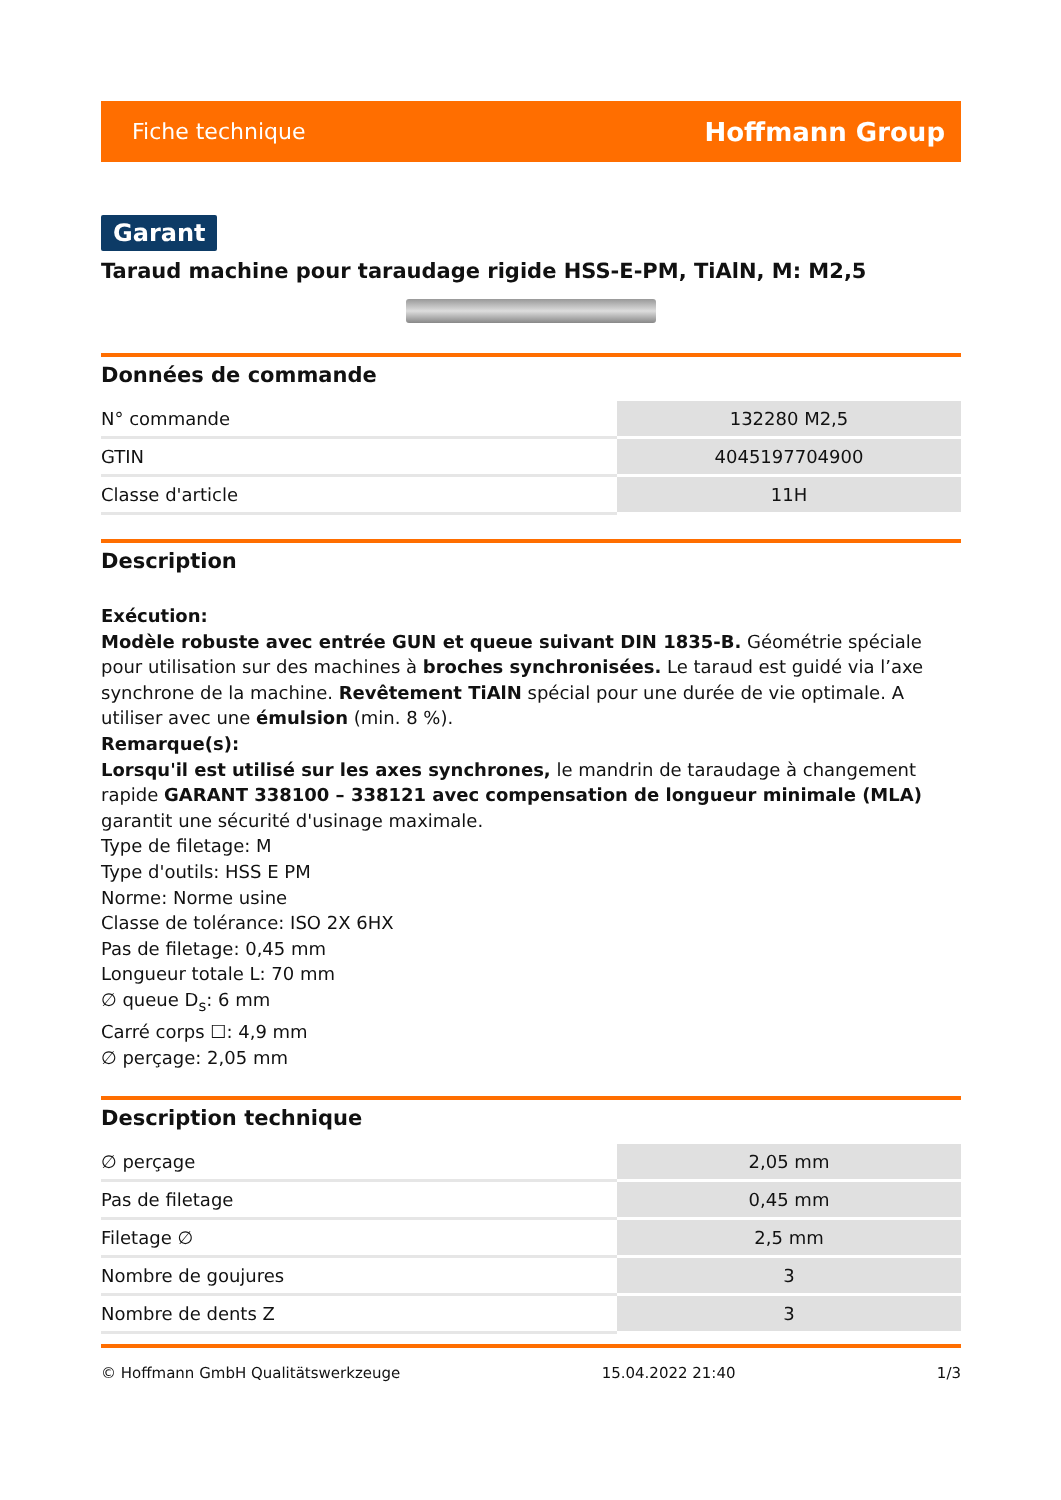Fiche technique Hoffmann Group
Garant
Taraud machine pour taraudage rigide HSS-E-PM, TiAlN, M: M2,5
Données de commande
| N° commande | 132280 M2,5 |
| GTIN | 4045197704900 |
| Classe d'article | 11H |
Description
Exécution:
Modèle robuste avec entrée GUN et queue suivant DIN 1835-B. Géométrie spéciale pour utilisation sur des machines à broches synchronisées. Le taraud est guidé via l’axe synchrone de la machine. Revêtement TiAlN spécial pour une durée de vie optimale. A utiliser avec une émulsion (min. 8 %).
Remarque(s):
Lorsqu'il est utilisé sur les axes synchrones, le mandrin de taraudage à changement rapide GARANT 338100 – 338121 avec compensation de longueur minimale (MLA) garantit une sécurité d'usinage maximale.
Type de filetage: M
Type d'outils: HSS E PM
Norme: Norme usine
Classe de tolérance: ISO 2X 6HX
Pas de filetage: 0,45 mm
Longueur totale L: 70 mm
∅ queue D<sub>s</sub>: 6 mm
Carré corps ☐: 4,9 mm
∅ perçage: 2,05 mm
Description technique
| ∅ perçage | 2,05 mm |
| Pas de filetage | 0,45 mm |
| Filetage ∅ | 2,5 mm |
| Nombre de goujures | 3 |
| Nombre de dents Z | 3 |
© Hoffmann GmbH Qualitätswerkzeuge 15.04.2022 21:40 1/3